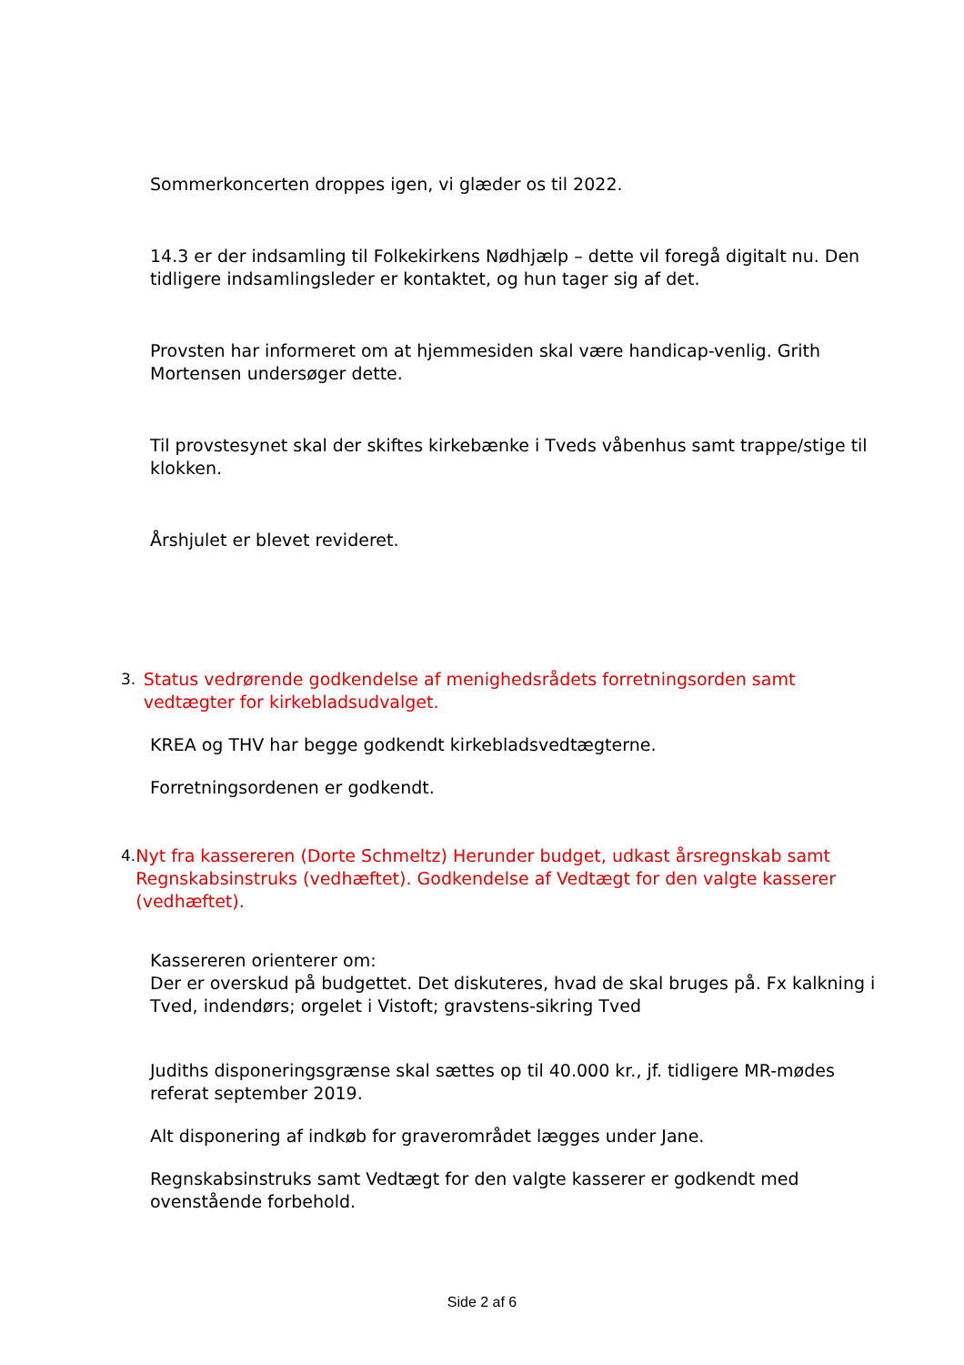Sommerkoncerten droppes igen, vi glæder os til 2022.
14.3 er der indsamling til Folkekirkens Nødhjælp – dette vil foregå digitalt nu. Den tidligere indsamlingsleder er kontaktet, og hun tager sig af det.
Provsten har informeret om at hjemmesiden skal være handicap-venlig. Grith Mortensen undersøger dette.
Til provstesynet skal der skiftes kirkebænke i Tveds våbenhus samt trappe/stige til klokken.
Årshjulet er blevet revideret.
3. Status vedrørende godkendelse af menighedsrådets forretningsorden samt vedtægter for kirkebladsudvalget.
KREA og THV har begge godkendt kirkebladsvedtægterne.
Forretningsordenen er godkendt.
4. Nyt fra kassereren (Dorte Schmeltz) Herunder budget, udkast årsregnskab samt Regnskabsinstruks (vedhæftet). Godkendelse af Vedtægt for den valgte kasserer (vedhæftet).
Kassereren orienterer om:
Der er overskud på budgettet. Det diskuteres, hvad de skal bruges på. Fx kalkning i Tved, indendørs; orgelet i Vistoft; gravstens-sikring Tved
Judiths disponeringsgrænse skal sættes op til 40.000 kr., jf. tidligere MR-mødes referat september 2019.
Alt disponering af indkøb for graverområdet lægges under Jane.
Regnskabsinstruks samt Vedtægt for den valgte kasserer er godkendt med ovenstående forbehold.
Side 2 af 6